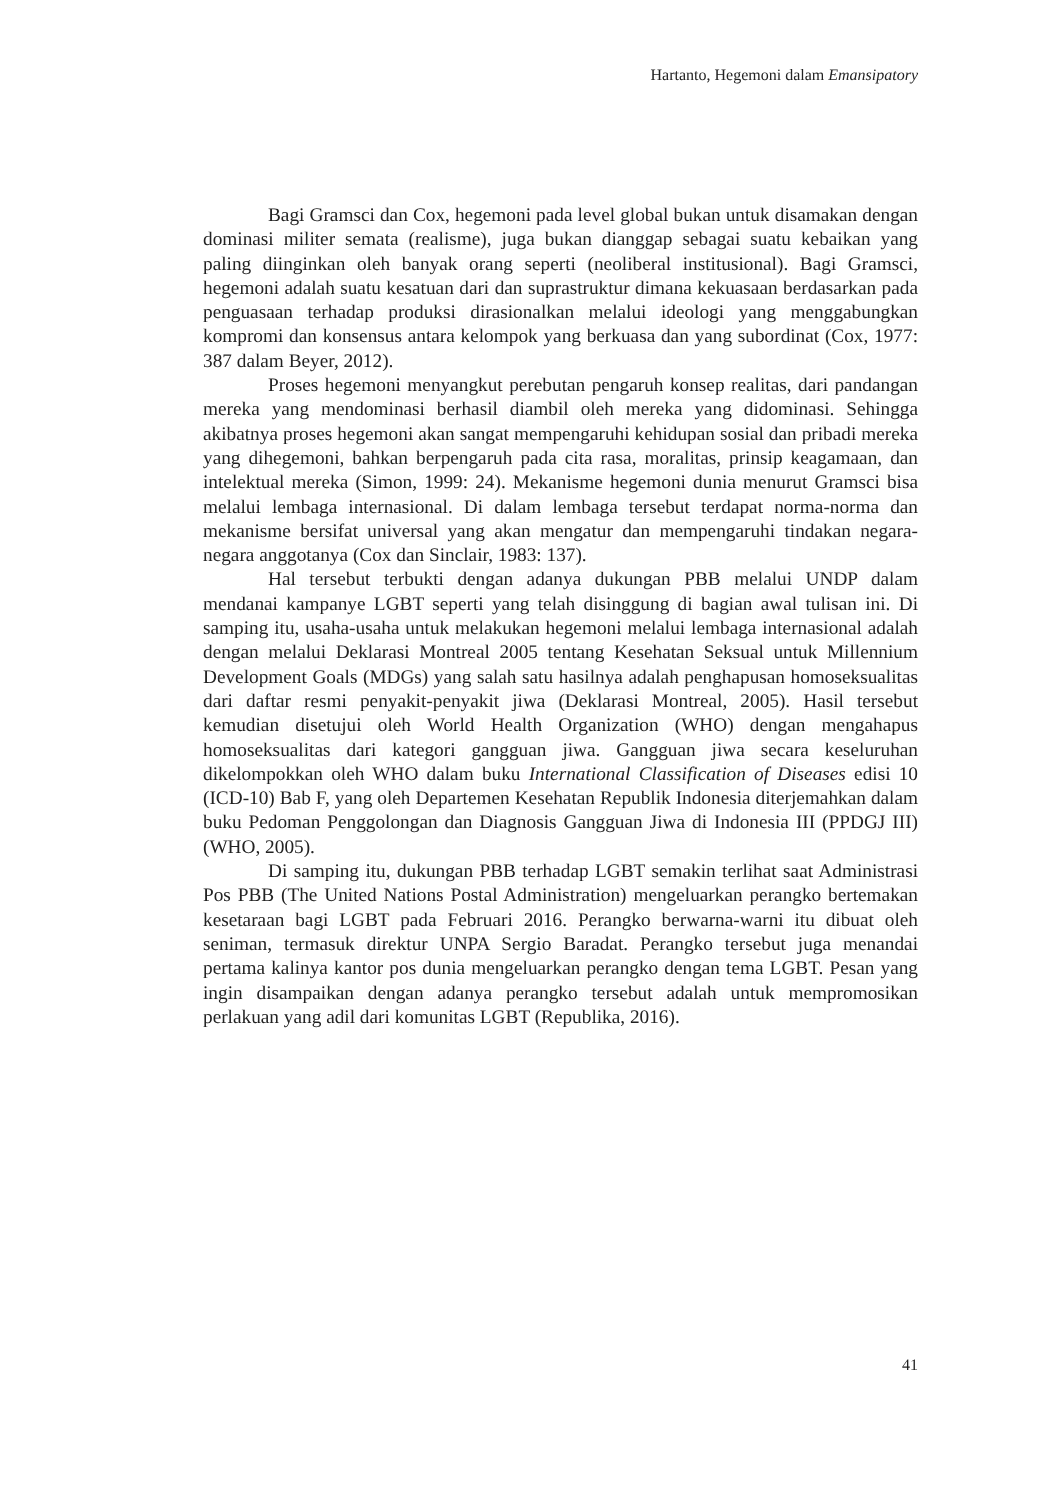Hartanto, Hegemoni dalam Emansipatory
Bagi Gramsci dan Cox, hegemoni pada level global bukan untuk disamakan dengan dominasi militer semata (realisme), juga bukan dianggap sebagai suatu kebaikan yang paling diinginkan oleh banyak orang seperti (neoliberal institusional). Bagi Gramsci, hegemoni adalah suatu kesatuan dari dan suprastruktur dimana kekuasaan berdasarkan pada penguasaan terhadap produksi dirasionalkan melalui ideologi yang menggabungkan kompromi dan konsensus antara kelompok yang berkuasa dan yang subordinat (Cox, 1977: 387 dalam Beyer, 2012).
Proses hegemoni menyangkut perebutan pengaruh konsep realitas, dari pandangan mereka yang mendominasi berhasil diambil oleh mereka yang didominasi. Sehingga akibatnya proses hegemoni akan sangat mempengaruhi kehidupan sosial dan pribadi mereka yang dihegemoni, bahkan berpengaruh pada cita rasa, moralitas, prinsip keagamaan, dan intelektual mereka (Simon, 1999: 24). Mekanisme hegemoni dunia menurut Gramsci bisa melalui lembaga internasional. Di dalam lembaga tersebut terdapat norma-norma dan mekanisme bersifat universal yang akan mengatur dan mempengaruhi tindakan negara-negara anggotanya (Cox dan Sinclair, 1983: 137).
Hal tersebut terbukti dengan adanya dukungan PBB melalui UNDP dalam mendanai kampanye LGBT seperti yang telah disinggung di bagian awal tulisan ini. Di samping itu, usaha-usaha untuk melakukan hegemoni melalui lembaga internasional adalah dengan melalui Deklarasi Montreal 2005 tentang Kesehatan Seksual untuk Millennium Development Goals (MDGs) yang salah satu hasilnya adalah penghapusan homoseksualitas dari daftar resmi penyakit-penyakit jiwa (Deklarasi Montreal, 2005). Hasil tersebut kemudian disetujui oleh World Health Organization (WHO) dengan mengahapus homoseksualitas dari kategori gangguan jiwa. Gangguan jiwa secara keseluruhan dikelompokkan oleh WHO dalam buku International Classification of Diseases edisi 10 (ICD-10) Bab F, yang oleh Departemen Kesehatan Republik Indonesia diterjemahkan dalam buku Pedoman Penggolongan dan Diagnosis Gangguan Jiwa di Indonesia III (PPDGJ III) (WHO, 2005).
Di samping itu, dukungan PBB terhadap LGBT semakin terlihat saat Administrasi Pos PBB (The United Nations Postal Administration) mengeluarkan perangko bertemakan kesetaraan bagi LGBT pada Februari 2016. Perangko berwarna-warni itu dibuat oleh seniman, termasuk direktur UNPA Sergio Baradat. Perangko tersebut juga menandai pertama kalinya kantor pos dunia mengeluarkan perangko dengan tema LGBT. Pesan yang ingin disampaikan dengan adanya perangko tersebut adalah untuk mempromosikan perlakuan yang adil dari komunitas LGBT (Republika, 2016).
41